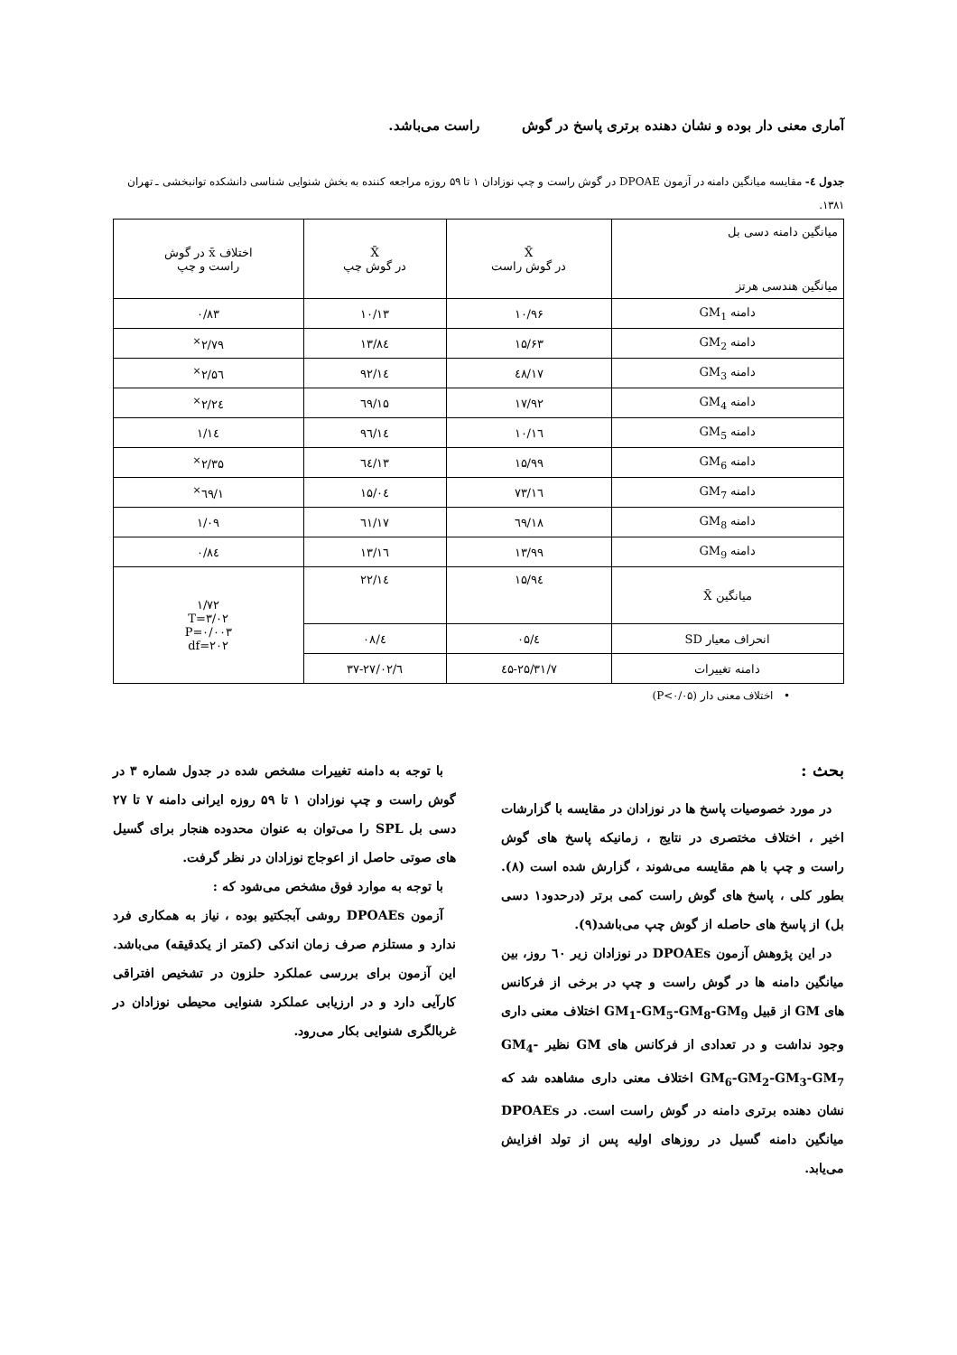آماری معنی دار بوده و نشان دهنده برتری پاسخ در گوش راست می‌باشد.
جدول ٤- مقایسه میانگین دامنه در آزمون DPOAE در گوش راست و چپ نوزادان ۱ تا ۵۹ روزه مراجعه کننده به بخش شنوایی شناسی دانشکده توانبخشی ـ تهران ۱۳۸۱.
| میانگین دامنه دسی بل میانگین هندسی هرتز | X̄ در گوش راست | X̄ در گوش چپ | اختلاف x̄ در گوش راست و چپ |
| --- | --- | --- | --- |
| دامنه GM<sub>1</sub> | ۱۰/۹۶ | ۱۰/۱۳ | ۰/۸۳ |
| دامنه GM<sub>2</sub> | ۱۵/۶۳ | ۱۳/۸٤ | ۲/۷۹<sup>×</sup> |
| دامنه GM<sub>3</sub> | ۱۷/٤۸ | ۱٤/۹۲ | ۲/۵٦<sup>×</sup> |
| دامنه GM<sub>4</sub> | ۱۷/۹۲ | ۱۵/٦۹ | ۲/۲٤<sup>×</sup> |
| دامنه GM<sub>5</sub> | ۱٦/۱۰ | ۱٤/۹٦ | ۱/۱٤ |
| دامنه GM<sub>6</sub> | ۱۵/۹۹ | ۱۳/٦٤ | ۲/۳۵<sup>×</sup> |
| دامنه GM<sub>7</sub> | ۱٦/۷۳ | ۱۵/۰٤ | ۱/٦۹<sup>×</sup> |
| دامنه GM<sub>8</sub> | ۱۸/٦۹ | ۱۷/٦۱ | ۱/۰۹ |
| دامنه GM<sub>9</sub> | ۱۳/۹۹ | ۱۳/۱٦ | ۰/۸٤ |
| میانگین X̄ | ۱۵/۹٤ | ۱٤/۲۲ | ۱/۷۲ T=۳/۰۲ P=۰/۰۰۳ df=۲۰۲ |
| انحراف معیار SD | ٤/۰۵ | ٤/۰۸ | |
| دامنه تغییرات | ۷/٤۵-۲۵/۳۱ | ٦/۳۷-۲۷/۰۲ | |
• اختلاف معنی دار (P<۰/۰۵)
بحث :
در مورد خصوصیات پاسخ ها در نوزادان در مقایسه با گزارشات اخیر ، اختلاف مختصری در نتایج ، زمانیکه پاسخ های گوش راست و چپ با هم مقایسه می‌شوند ، گزارش شده است (۸). بطور کلی ، پاسخ های گوش راست کمی برتر (درحدود۱ دسی بل) از پاسخ های حاصله از گوش چپ می‌باشد(۹).
در این پژوهش آزمون DPOAEs در نوزادان زیر ٦۰ روز، بین میانگین دامنه ها در گوش راست و چپ در برخی از فرکانس های GM از قبیل GM<sub>1</sub>-GM<sub>5</sub>-GM<sub>8</sub>-GM<sub>9</sub> اختلاف معنی داری وجود نداشت و در تعدادی از فرکانس های GM نظیر GM<sub>4</sub>-GM<sub>6</sub>-GM<sub>2</sub>-GM<sub>3</sub>-GM<sub>7</sub> اختلاف معنی داری مشاهده شد که نشان دهنده برتری دامنه در گوش راست است. در DPOAEs میانگین دامنه گسیل در روزهای اولیه پس از تولد افزایش می‌یابد.
با توجه به دامنه تغییرات مشخص شده در جدول شماره ۳ در گوش راست و چپ نوزادان ۱ تا ۵۹ روزه ایرانی دامنه ۷ تا ۲۷ دسی بل SPL را می‌توان به عنوان محدوده هنجار برای گسیل های صوتی حاصل از اعوجاج نوزادان در نظر گرفت.
با توجه به موارد فوق مشخص می‌شود که :
آزمون DPOAEs روشی آبجکتیو بوده ، نیاز به همکاری فرد ندارد و مستلزم صرف زمان اندکی (کمتر از یکدقیقه) می‌باشد. این آزمون برای بررسی عملکرد حلزون در تشخیص افتراقی کارآیی دارد و در ارزیابی عملکرد شنوایی محیطی نوزادان در غربالگری شنوایی بکار می‌رود.